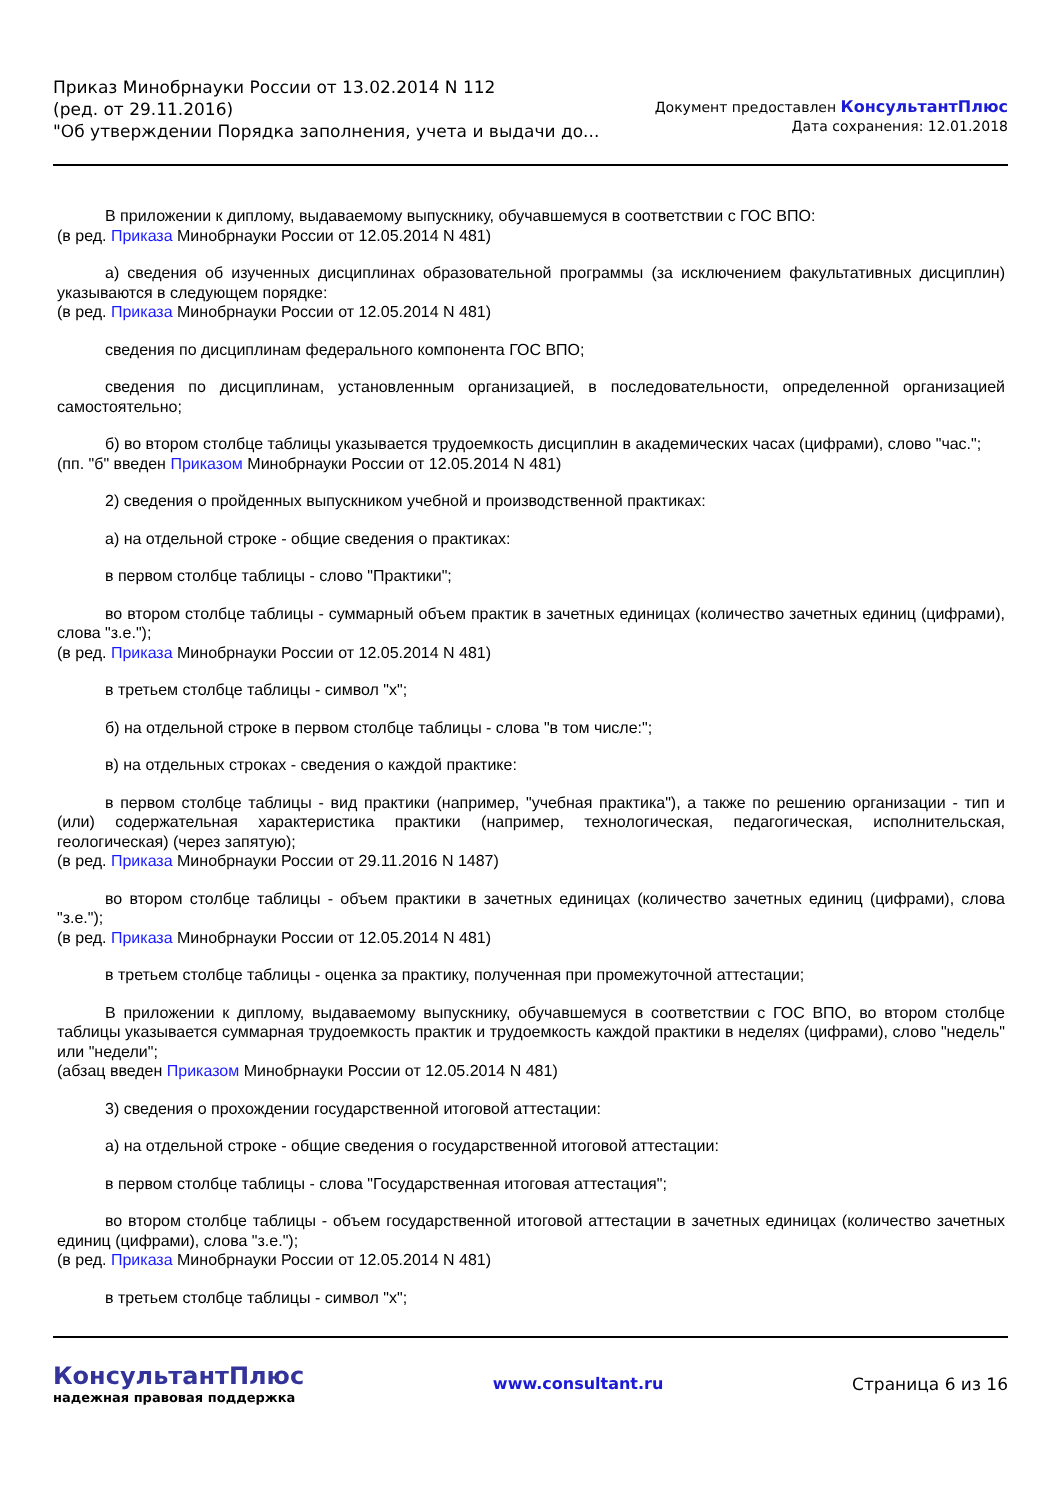Приказ Минобрнауки России от 13.02.2014 N 112
(ред. от 29.11.2016)
"Об утверждении Порядка заполнения, учета и выдачи до...
Документ предоставлен КонсультантПлюс
Дата сохранения: 12.01.2018
В приложении к диплому, выдаваемому выпускнику, обучавшемуся в соответствии с ГОС ВПО:
(в ред. Приказа Минобрнауки России от 12.05.2014 N 481)
а) сведения об изученных дисциплинах образовательной программы (за исключением факультативных дисциплин) указываются в следующем порядке:
(в ред. Приказа Минобрнауки России от 12.05.2014 N 481)
сведения по дисциплинам федерального компонента ГОС ВПО;
сведения по дисциплинам, установленным организацией, в последовательности, определенной организацией самостоятельно;
б) во втором столбце таблицы указывается трудоемкость дисциплин в академических часах (цифрами), слово "час.";
(пп. "б" введен Приказом Минобрнауки России от 12.05.2014 N 481)
2) сведения о пройденных выпускником учебной и производственной практиках:
а) на отдельной строке - общие сведения о практиках:
в первом столбце таблицы - слово "Практики";
во втором столбце таблицы - суммарный объем практик в зачетных единицах (количество зачетных единиц (цифрами), слова "з.е.");
(в ред. Приказа Минобрнауки России от 12.05.2014 N 481)
в третьем столбце таблицы - символ "x";
б) на отдельной строке в первом столбце таблицы - слова "в том числе:";
в) на отдельных строках - сведения о каждой практике:
в первом столбце таблицы - вид практики (например, "учебная практика"), а также по решению организации - тип и (или) содержательная характеристика практики (например, технологическая, педагогическая, исполнительская, геологическая) (через запятую);
(в ред. Приказа Минобрнауки России от 29.11.2016 N 1487)
во втором столбце таблицы - объем практики в зачетных единицах (количество зачетных единиц (цифрами), слова "з.е.");
(в ред. Приказа Минобрнауки России от 12.05.2014 N 481)
в третьем столбце таблицы - оценка за практику, полученная при промежуточной аттестации;
В приложении к диплому, выдаваемому выпускнику, обучавшемуся в соответствии с ГОС ВПО, во втором столбце таблицы указывается суммарная трудоемкость практик и трудоемкость каждой практики в неделях (цифрами), слово "недель" или "недели";
(абзац введен Приказом Минобрнауки России от 12.05.2014 N 481)
3) сведения о прохождении государственной итоговой аттестации:
а) на отдельной строке - общие сведения о государственной итоговой аттестации:
в первом столбце таблицы - слова "Государственная итоговая аттестация";
во втором столбце таблицы - объем государственной итоговой аттестации в зачетных единицах (количество зачетных единиц (цифрами), слова "з.е.");
(в ред. Приказа Минобрнауки России от 12.05.2014 N 481)
в третьем столбце таблицы - символ "x";
КонсультантПлюс
надежная правовая поддержка
www.consultant.ru Страница 6 из 16